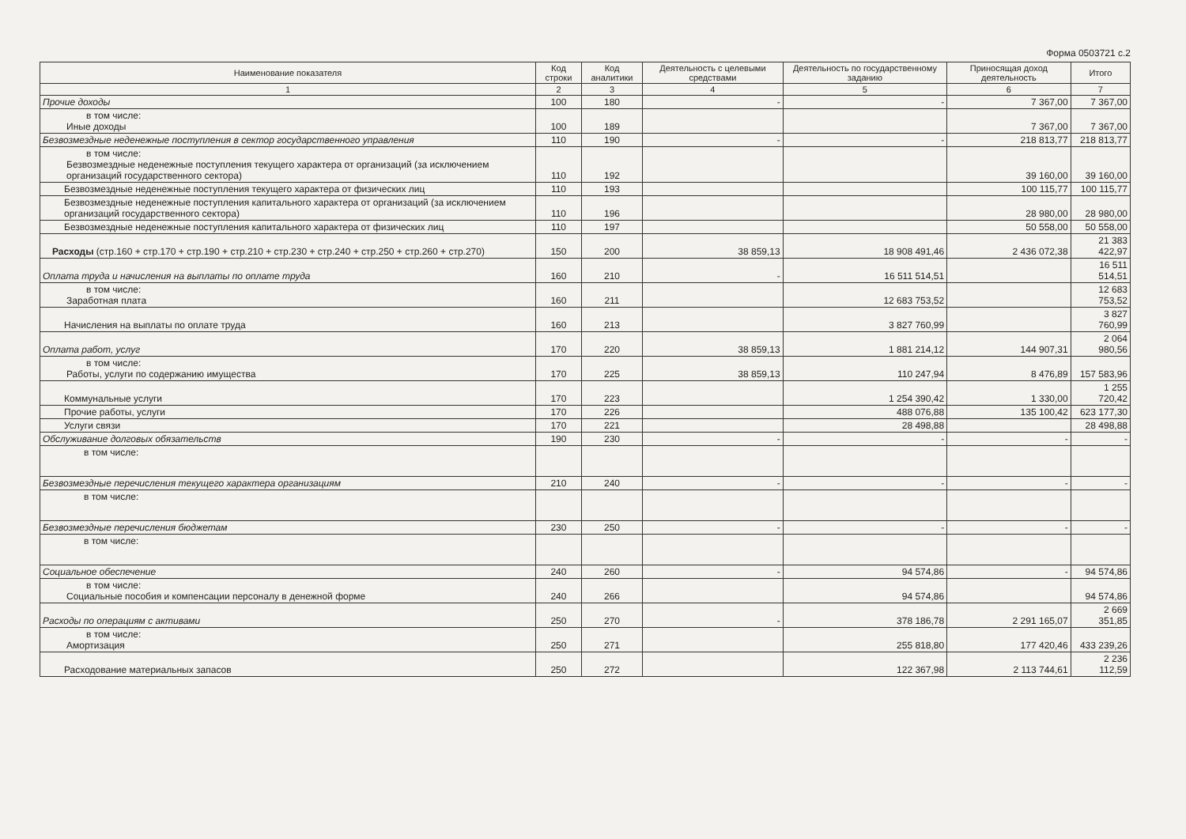Форма 0503721 с.2
| Наименование показателя | Код строки | Код аналитики | Деятельность с целевыми средствами | Деятельность по государственному заданию | Приносящая доход деятельность | Итого |
| --- | --- | --- | --- | --- | --- | --- |
| 1 | 2 | 3 | 4 | 5 | 6 | 7 |
| Прочие доходы | 100 | 180 | - | - | 7 367,00 | 7 367,00 |
| в том числе: Иные доходы | 100 | 189 | | | 7 367,00 | 7 367,00 |
| Безвозмездные неденежные поступления в сектор государственного управления | 110 | 190 | - | - | 218 813,77 | 218 813,77 |
| в том числе: Безвозмездные неденежные поступления текущего характера от организаций (за исключением организаций государственного сектора) | 110 | 192 | | | 39 160,00 | 39 160,00 |
| Безвозмездные неденежные поступления текущего характера от физических лиц | 110 | 193 | | | 100 115,77 | 100 115,77 |
| Безвозмездные неденежные поступления капитального характера от организаций (за исключением организаций государственного сектора) | 110 | 196 | | | 28 980,00 | 28 980,00 |
| Безвозмездные неденежные поступления капитального характера от физических лиц | 110 | 197 | | | 50 558,00 | 50 558,00 |
| Расходы (стр.160 + стр.170 + стр.190 + стр.210 + стр.230 + стр.240 + стр.250 + стр.260 + стр.270) | 150 | 200 | 38 859,13 | 18 908 491,46 | 2 436 072,38 | 21 383 422,97 |
| Оплата труда и начисления на выплаты по оплате труда | 160 | 210 | - | 16 511 514,51 | | 16 511 514,51 |
| в том числе: Заработная плата | 160 | 211 | | 12 683 753,52 | | 12 683 753,52 |
| Начисления на выплаты по оплате труда | 160 | 213 | | 3 827 760,99 | | 3 827 760,99 |
| Оплата работ, услуг | 170 | 220 | 38 859,13 | 1 881 214,12 | 144 907,31 | 2 064 980,56 |
| в том числе: Работы, услуги по содержанию имущества | 170 | 225 | 38 859,13 | 110 247,94 | 8 476,89 | 157 583,96 |
| Коммунальные услуги | 170 | 223 | | 1 254 390,42 | 1 330,00 | 1 255 720,42 |
| Прочие работы, услуги | 170 | 226 | | 488 076,88 | 135 100,42 | 623 177,30 |
| Услуги связи | 170 | 221 | | 28 498,88 | | 28 498,88 |
| Обслуживание долговых обязательств | 190 | 230 | - | - | - | - |
| в том числе: | | | | | | |
| Безвозмездные перечисления текущего характера организациям | 210 | 240 | - | - | - | - |
| в том числе: | | | | | | |
| Безвозмездные перечисления бюджетам | 230 | 250 | - | - | - | - |
| в том числе: | | | | | | |
| Социальное обеспечение | 240 | 260 | - | 94 574,86 | - | 94 574,86 |
| в том числе: Социальные пособия и компенсации персоналу в денежной форме | 240 | 266 | | 94 574,86 | | 94 574,86 |
| Расходы по операциям с активами | 250 | 270 | - | 378 186,78 | 2 291 165,07 | 2 669 351,85 |
| в том числе: Амортизация | 250 | 271 | | 255 818,80 | 177 420,46 | 433 239,26 |
| Расходование материальных запасов | 250 | 272 | | 122 367,98 | 2 113 744,61 | 2 236 112,59 |